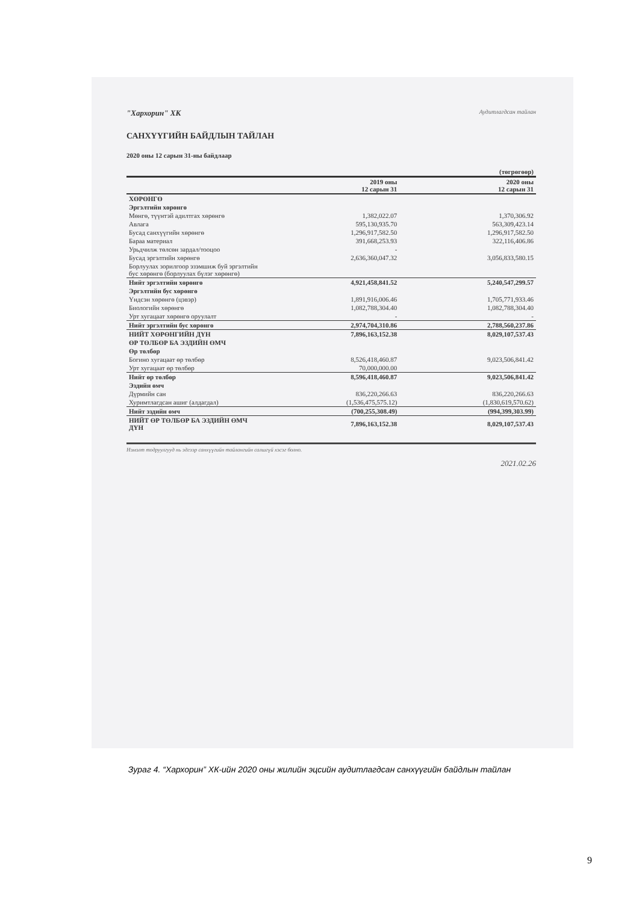"Хархорин" ХК Аудитлагдсан тайлан
САНХҮҮГИЙН БАЙДЛЫН ТАЙЛАН
2020 оны 12 сарын 31-ны байдлаар
| | | (төгрөгөөр) |
| --- | --- | --- |
| | 2019 оны 12 сарын 31 | 2020 оны 12 сарын 31 |
| ХӨРӨНГӨ | | |
| Эргэлтийн хөрөнгө | | |
| Мөнгө, түүнтэй адилтгах хөрөнгө | 1,382,022.07 | 1,370,306.92 |
| Авлага | 595,130,935.70 | 563,309,423.14 |
| Бусад санхүүгийн хөрөнгө | 1,296,917,582.50 | 1,296,917,582.50 |
| Бараа материал | 391,668,253.93 | 322,116,406.86 |
| Урьдчилж төлсөн зардал/тооцоо | - | |
| Бусад эргэлтийн хөрөнгө | 2,636,360,047.32 | 3,056,833,580.15 |
| Борлуулах зорилгоор эзэмшиж буй эргэлтийн бус хөрөнгө (борлуулах бүлэг хөрөнгө) | | |
| Нийт эргэлтийн хөрөнгө | 4,921,458,841.52 | 5,240,547,299.57 |
| Эргэлтийн бус хөрөнгө | | |
| Үндсэн хөрөнгө (цэвэр) | 1,891,916,006.46 | 1,705,771,933.46 |
| Биологийн хөрөнгө | 1,082,788,304.40 | 1,082,788,304.40 |
| Урт хугацаат хөрөнгө оруулалт | - | - |
| Нийт эргэлтийн бус хөрөнгө | 2,974,704,310.86 | 2,788,560,237.86 |
| НИЙТ ХӨРӨНГИЙН ДҮН | 7,896,163,152.38 | 8,029,107,537.43 |
| ӨР ТӨЛБӨР БА ЭЗДИЙН ӨМЧ | | |
| Өр төлбөр | | |
| Богино хугацаат өр төлбөр | 8,526,418,460.87 | 9,023,506,841.42 |
| Урт хугацаат өр төлбөр | 70,000,000.00 | |
| Нийт өр төлбөр | 8,596,418,460.87 | 9,023,506,841.42 |
| Эздийн өмч | | |
| Дүрмийн сан | 836,220,266.63 | 836,220,266.63 |
| Хуримтлагдсан ашиг (алдагдал) | (1,536,475,575.12) | (1,830,619,570.62) |
| Нийт эздийн өмч | (700,255,308.49) | (994,399,303.99) |
| НИЙТ ӨР ТӨЛБӨР БА ЭЗДИЙН ӨМЧ ДҮН | 7,896,163,152.38 | 8,029,107,537.43 |
Нэмэлт тодруулгууд нь эдгээр санхүүгийн тайлангийн салшгүй хэсэг болно.
2021.02.26
Зураг 4. “Хархорин” ХК-ийн 2020 оны жилийн эцсийн аудитлагдсан санхүүгийн байдлын тайлан
9